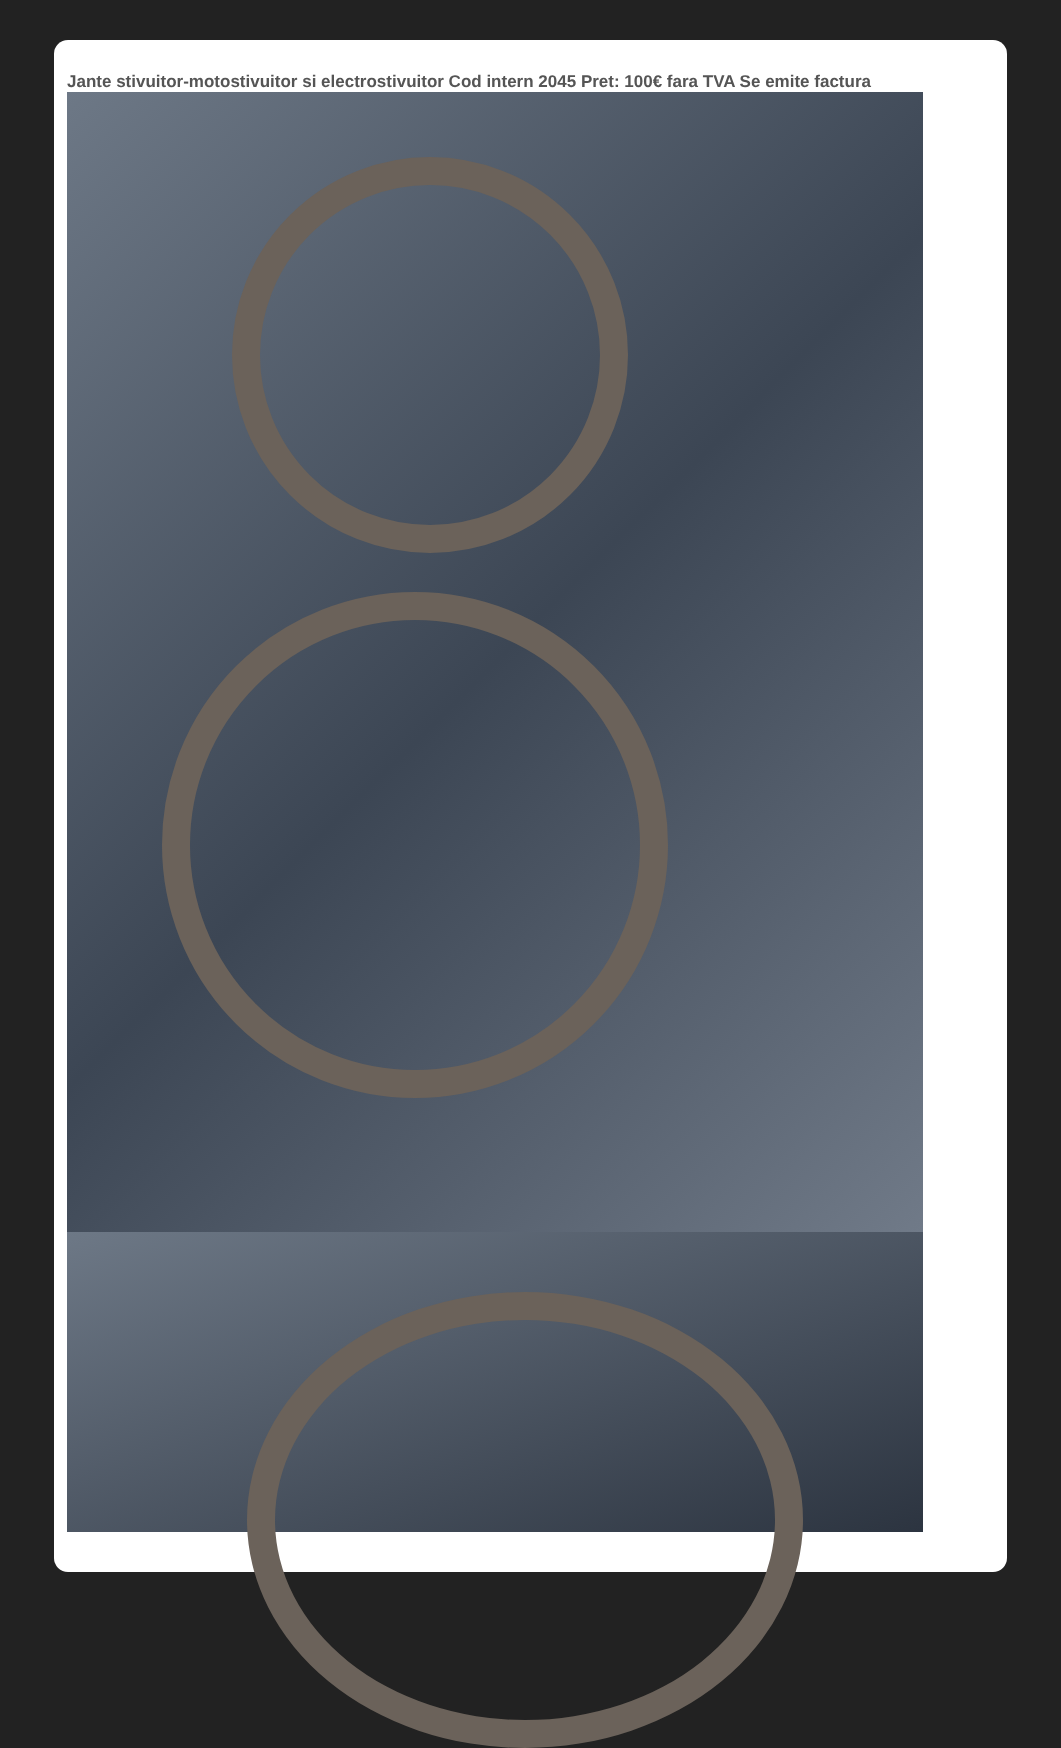Jante stivuitor-motostivuitor si electrostivuitor Cod intern 2045 Pret: 100€ fara TVA Se emite factura